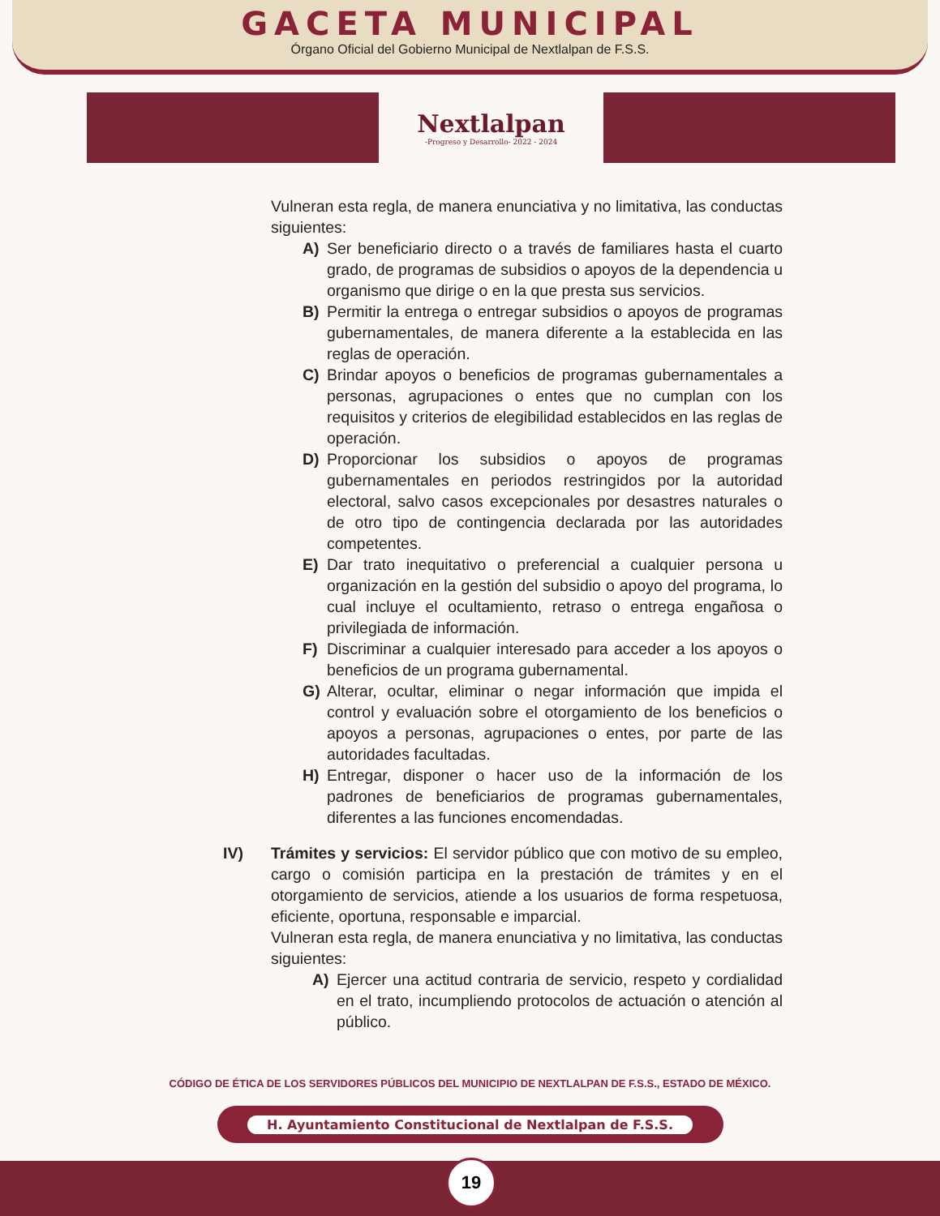GACETA MUNICIPAL
Órgano Oficial del Gobierno Municipal de Nextlalpan de F.S.S.
Nextlalpan
-Progreso y Desarrollo- 2022 - 2024
Vulneran esta regla, de manera enunciativa y no limitativa, las conductas siguientes:
A) Ser beneficiario directo o a través de familiares hasta el cuarto grado, de programas de subsidios o apoyos de la dependencia u organismo que dirige o en la que presta sus servicios.
B) Permitir la entrega o entregar subsidios o apoyos de programas gubernamentales, de manera diferente a la establecida en las reglas de operación.
C) Brindar apoyos o beneficios de programas gubernamentales a personas, agrupaciones o entes que no cumplan con los requisitos y criterios de elegibilidad establecidos en las reglas de operación.
D) Proporcionar los subsidios o apoyos de programas gubernamentales en periodos restringidos por la autoridad electoral, salvo casos excepcionales por desastres naturales o de otro tipo de contingencia declarada por las autoridades competentes.
E) Dar trato inequitativo o preferencial a cualquier persona u organización en la gestión del subsidio o apoyo del programa, lo cual incluye el ocultamiento, retraso o entrega engañosa o privilegiada de información.
F) Discriminar a cualquier interesado para acceder a los apoyos o beneficios de un programa gubernamental.
G) Alterar, ocultar, eliminar o negar información que impida el control y evaluación sobre el otorgamiento de los beneficios o apoyos a personas, agrupaciones o entes, por parte de las autoridades facultadas.
H) Entregar, disponer o hacer uso de la información de los padrones de beneficiarios de programas gubernamentales, diferentes a las funciones encomendadas.
IV) Trámites y servicios: El servidor público que con motivo de su empleo, cargo o comisión participa en la prestación de trámites y en el otorgamiento de servicios, atiende a los usuarios de forma respetuosa, eficiente, oportuna, responsable e imparcial.
Vulneran esta regla, de manera enunciativa y no limitativa, las conductas siguientes:
A) Ejercer una actitud contraria de servicio, respeto y cordialidad en el trato, incumpliendo protocolos de actuación o atención al público.
CÓDIGO DE ÉTICA DE LOS SERVIDORES PÚBLICOS DEL MUNICIPIO DE NEXTLALPAN DE F.S.S., ESTADO DE MÉXICO.
H. Ayuntamiento Constitucional de Nextlalpan de F.S.S.
19